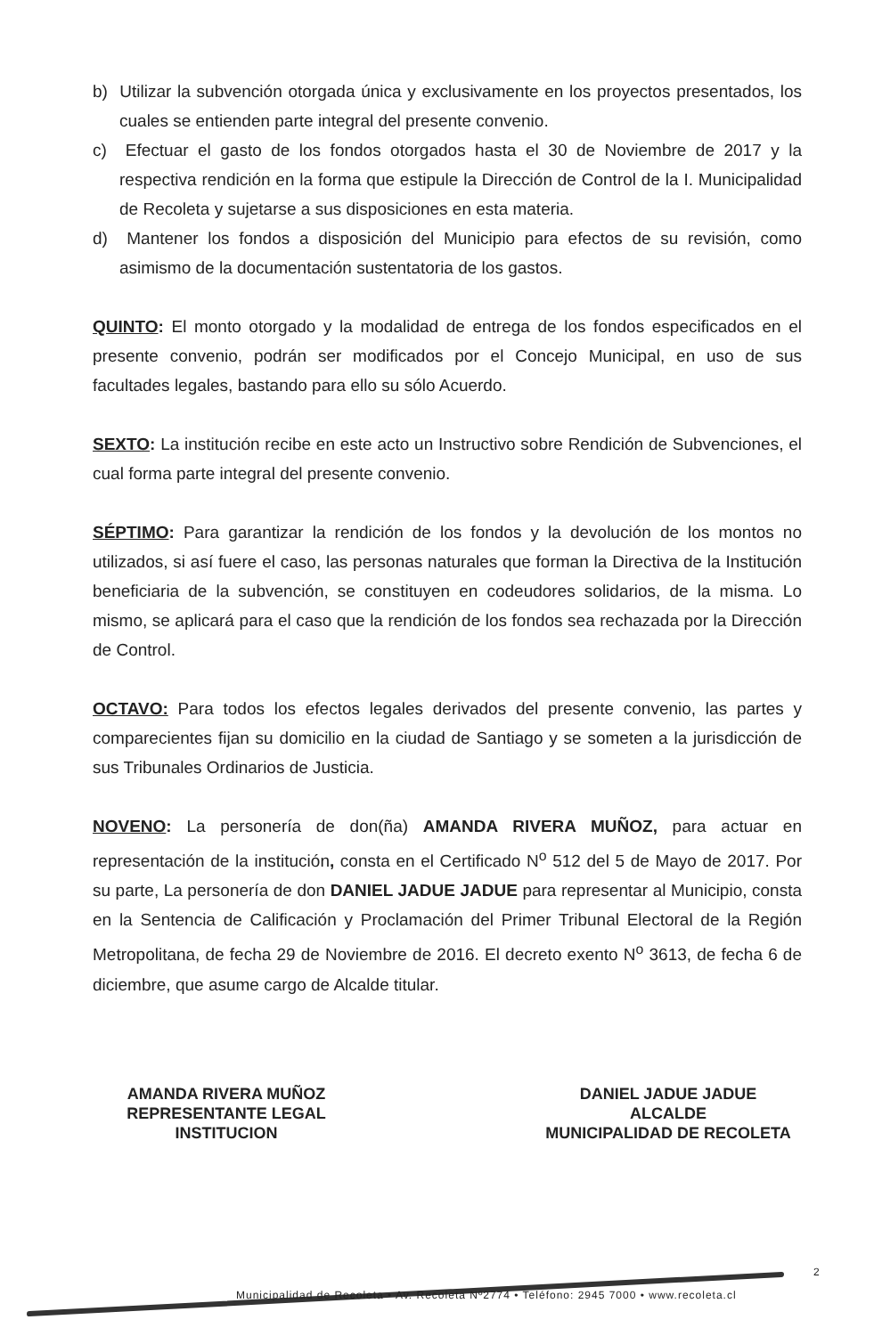b) Utilizar la subvención otorgada única y exclusivamente en los proyectos presentados, los cuales se entienden parte integral del presente convenio.
c) Efectuar el gasto de los fondos otorgados hasta el 30 de Noviembre de 2017 y la respectiva rendición en la forma que estipule la Dirección de Control de la I. Municipalidad de Recoleta y sujetarse a sus disposiciones en esta materia.
d) Mantener los fondos a disposición del Municipio para efectos de su revisión, como asimismo de la documentación sustentatoria de los gastos.
QUINTO: El monto otorgado y la modalidad de entrega de los fondos especificados en el presente convenio, podrán ser modificados por el Concejo Municipal, en uso de sus facultades legales, bastando para ello su sólo Acuerdo.
SEXTO: La institución recibe en este acto un Instructivo sobre Rendición de Subvenciones, el cual forma parte integral del presente convenio.
SÉPTIMO: Para garantizar la rendición de los fondos y la devolución de los montos no utilizados, si así fuere el caso, las personas naturales que forman la Directiva de la Institución beneficiaria de la subvención, se constituyen en codeudores solidarios, de la misma. Lo mismo, se aplicará para el caso que la rendición de los fondos sea rechazada por la Dirección de Control.
OCTAVO: Para todos los efectos legales derivados del presente convenio, las partes y comparecientes fijan su domicilio en la ciudad de Santiago y se someten a la jurisdicción de sus Tribunales Ordinarios de Justicia.
NOVENO: La personería de don(ña) AMANDA RIVERA MUÑOZ, para actuar en representación de la institución, consta en el Certificado N<sup>o</sup> 512 del 5 de Mayo de 2017. Por su parte, La personería de don DANIEL JADUE JADUE para representar al Municipio, consta en la Sentencia de Calificación y Proclamación del Primer Tribunal Electoral de la Región Metropolitana, de fecha 29 de Noviembre de 2016. El decreto exento N<sup>o</sup> 3613, de fecha 6 de diciembre, que asume cargo de Alcalde titular.
AMANDA RIVERA MUÑOZ
REPRESENTANTE LEGAL
INSTITUCION
DANIEL JADUE JADUE
ALCALDE
MUNICIPALIDAD DE RECOLETA
2
Municipalidad de Recoleta • Av. Recoleta Nº2774 • Teléfono: 2945 7000 • www.recoleta.cl